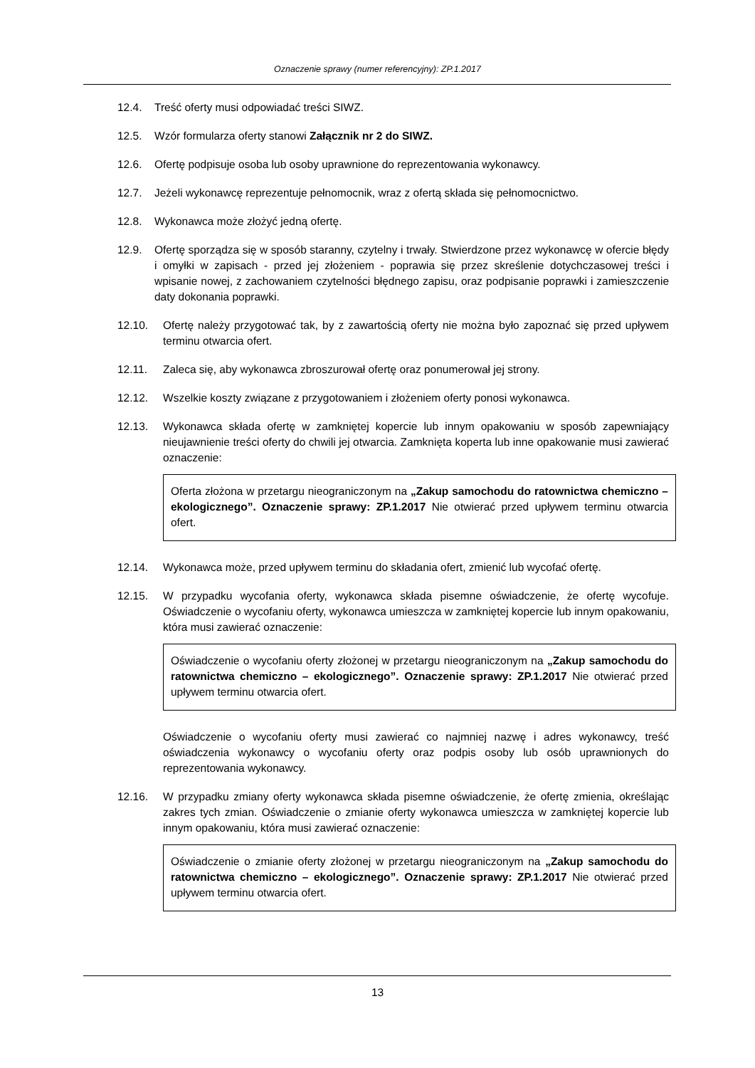Oznaczenie sprawy (numer referencyjny): ZP.1.2017
12.4. Treść oferty musi odpowiadać treści SIWZ.
12.5. Wzór formularza oferty stanowi Załącznik nr 2 do SIWZ.
12.6. Ofertę podpisuje osoba lub osoby uprawnione do reprezentowania wykonawcy.
12.7. Jeżeli wykonawcę reprezentuje pełnomocnik, wraz z ofertą składa się pełnomocnictwo.
12.8. Wykonawca może złożyć jedną ofertę.
12.9. Ofertę sporządza się w sposób staranny, czytelny i trwały. Stwierdzone przez wykonawcę w ofercie błędy i omyłki w zapisach - przed jej złożeniem - poprawia się przez skreślenie dotychczasowej treści i wpisanie nowej, z zachowaniem czytelności błędnego zapisu, oraz podpisanie poprawki i zamieszczenie daty dokonania poprawki.
12.10. Ofertę należy przygotować tak, by z zawartością oferty nie można było zapoznać się przed upływem terminu otwarcia ofert.
12.11. Zaleca się, aby wykonawca zbroszurował ofertę oraz ponumerował jej strony.
12.12. Wszelkie koszty związane z przygotowaniem i złożeniem oferty ponosi wykonawca.
12.13. Wykonawca składa ofertę w zamkniętej kopercie lub innym opakowaniu w sposób zapewniający nieujawnienie treści oferty do chwili jej otwarcia. Zamknięta koperta lub inne opakowanie musi zawierać oznaczenie:
Oferta złożona w przetargu nieograniczonym na „Zakup samochodu do ratownictwa chemiczno – ekologicznego”. Oznaczenie sprawy: ZP.1.2017 Nie otwierać przed upływem terminu otwarcia ofert.
12.14. Wykonawca może, przed upływem terminu do składania ofert, zmienić lub wycofać ofertę.
12.15. W przypadku wycofania oferty, wykonawca składa pisemne oświadczenie, że ofertę wycofuje. Oświadczenie o wycofaniu oferty, wykonawca umieszcza w zamkniętej kopercie lub innym opakowaniu, która musi zawierać oznaczenie:
Oświadczenie o wycofaniu oferty złożonej w przetargu nieograniczonym na „Zakup samochodu do ratownictwa chemiczno – ekologicznego”. Oznaczenie sprawy: ZP.1.2017 Nie otwierać przed upływem terminu otwarcia ofert.
Oświadczenie o wycofaniu oferty musi zawierać co najmniej nazwę i adres wykonawcy, treść oświadczenia wykonawcy o wycofaniu oferty oraz podpis osoby lub osób uprawnionych do reprezentowania wykonawcy.
12.16. W przypadku zmiany oferty wykonawca składa pisemne oświadczenie, że ofertę zmienia, określając zakres tych zmian. Oświadczenie o zmianie oferty wykonawca umieszcza w zamkniętej kopercie lub innym opakowaniu, która musi zawierać oznaczenie:
Oświadczenie o zmianie oferty złożonej w przetargu nieograniczonym na „Zakup samochodu do ratownictwa chemiczno – ekologicznego”. Oznaczenie sprawy: ZP.1.2017 Nie otwierać przed upływem terminu otwarcia ofert.
13